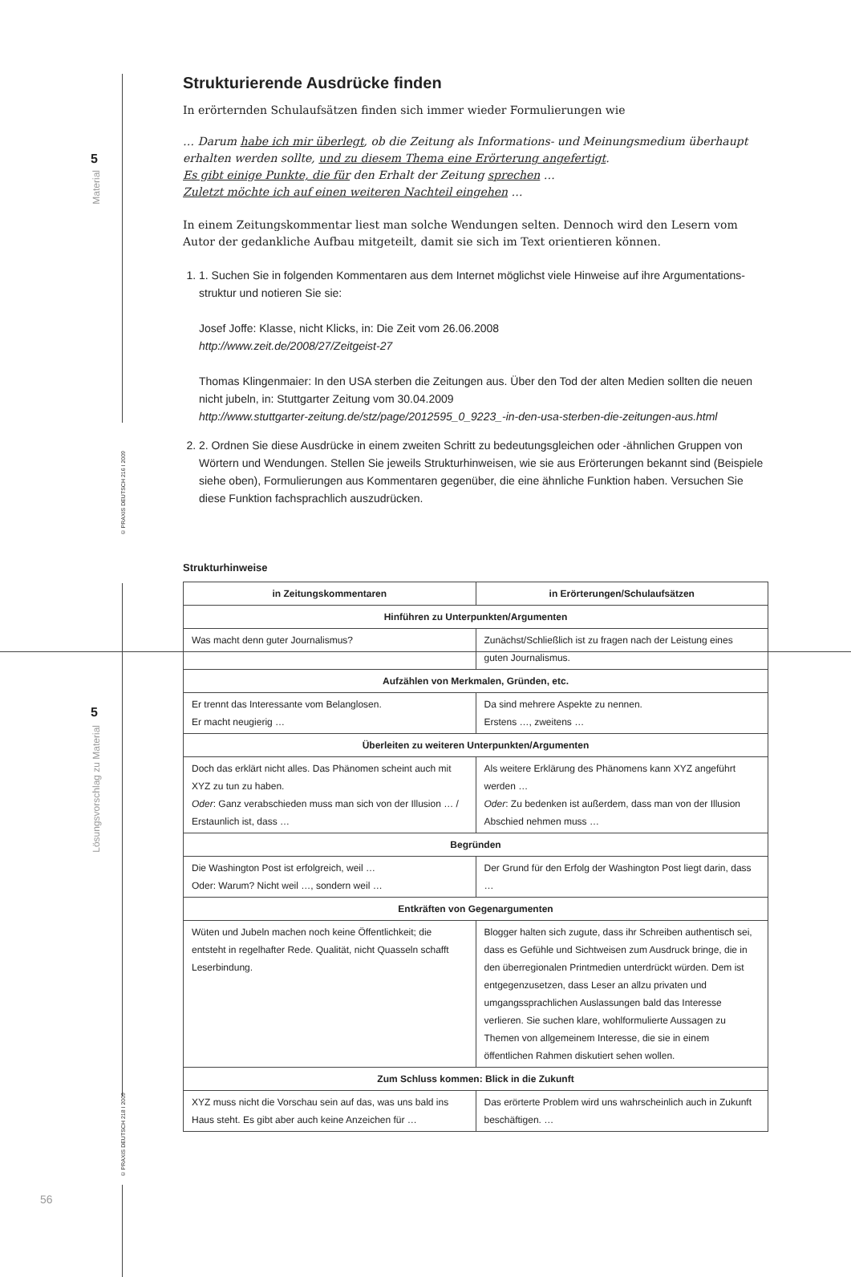5
Material
© PRAXIS DEUTSCH 216 I 2009
5
Lösungsvorschlag zu Material
© PRAXIS DEUTSCH 218 I 2009
56
Strukturierende Ausdrücke finden
In erörternden Schulaufsätzen finden sich immer wieder Formulierungen wie
… Darum habe ich mir überlegt, ob die Zeitung als Informations- und Meinungs­medium überhaupt erhalten werden sollte, und zu diesem Thema eine Erörterung angefertigt.
Es gibt einige Punkte, die für den Erhalt der Zeitung sprechen …
Zuletzt möchte ich auf einen weiteren Nachteil eingehen …
In einem Zeitungskommentar liest man solche Wendungen selten. Dennoch wird den Lesern vom Autor der gedankliche Aufbau mitgeteilt, damit sie sich im Text orientieren können.
1. 1. Suchen Sie in folgenden Kommentaren aus dem Internet möglichst viele Hinweise auf ihre Argumentations­struktur und notieren Sie sie:
Josef Joffe: Klasse, nicht Klicks, in: Die Zeit vom 26.06.2008
http://www.zeit.de/2008/27/Zeitgeist-27
Thomas Klingenmaier: In den USA sterben die Zeitungen aus. Über den Tod der alten Medien sollten die neuen nicht jubeln, in: Stuttgarter Zeitung vom 30.04.2009
http://www.stuttgarter-zeitung.de/stz/page/2012595_0_9223_-in-den-usa-sterben-die-zeitungen-aus.html
2. 2. Ordnen Sie diese Ausdrücke in einem zweiten Schritt zu bedeutungsgleichen oder -ähnlichen Gruppen von Wörtern und Wendungen. Stellen Sie jeweils Strukturhinweisen, wie sie aus Erörterungen bekannt sind (Bei­spiele siehe oben), Formulierungen aus Kommentaren gegenüber, die eine ähnliche Funktion haben. Versu­chen Sie diese Funktion fachsprachlich auszudrücken.
Strukturhinweise
| in Zeitungskommentaren | in Erörterungen/Schulaufsätzen |
| --- | --- |
| Hinführen zu Unterpunkten/Argumenten | |
| Was macht denn guter Journalismus? | Zunächst/Schließlich ist zu fragen nach der Leistung eines guten Journalismus. |
| Aufzählen von Merkmalen, Gründen, etc. | |
| Er trennt das Interessante vom Belanglosen. Er macht neugierig … | Da sind mehrere Aspekte zu nennen. Erstens …, zweitens … |
| Überleiten zu weiteren Unterpunkten/Argumenten | |
| Doch das erklärt nicht alles. Das Phänomen scheint auch mit XYZ zu tun zu haben. Oder : Ganz verabschieden muss man sich von der Illusion … / Erstaunlich ist, dass … | Als weitere Erklärung des Phänomens kann XYZ ange­führt werden … Oder : Zu bedenken ist außerdem, dass man von der Illusion Abschied nehmen muss … |
| Begründen | |
| Die Washington Post ist erfolgreich, weil … Oder: Warum? Nicht weil …, sondern weil … | Der Grund für den Erfolg der Washington Post liegt darin, dass … |
| Entkräften von Gegenargumenten | |
| Wüten und Jubeln machen noch keine Öffentlichkeit; die entsteht in regelhafter Rede. Qualität, nicht Quasseln schafft Leserbindung. | Blogger halten sich zugute, dass ihr Schreiben authen­tisch sei, dass es Gefühle und Sichtweisen zum Ausdruck bringe, die in den überregionalen Printmedien unter­drückt würden. Dem ist entgegenzusetzen, dass Leser an allzu privaten und umgangssprachlichen Auslassungen bald das Interesse verlieren. Sie suchen klare, wohlformu­lierte Aussagen zu Themen von allgemeinem Interesse, die sie in einem öffentlichen Rahmen diskutiert sehen wollen. |
| Zum Schluss kommen: Blick in die Zukunft | |
| XYZ muss nicht die Vorschau sein auf das, was uns bald ins Haus steht. Es gibt aber auch keine Anzeichen für … | Das erörterte Problem wird uns wahrscheinlich auch in Zukunft beschäftigen. … |